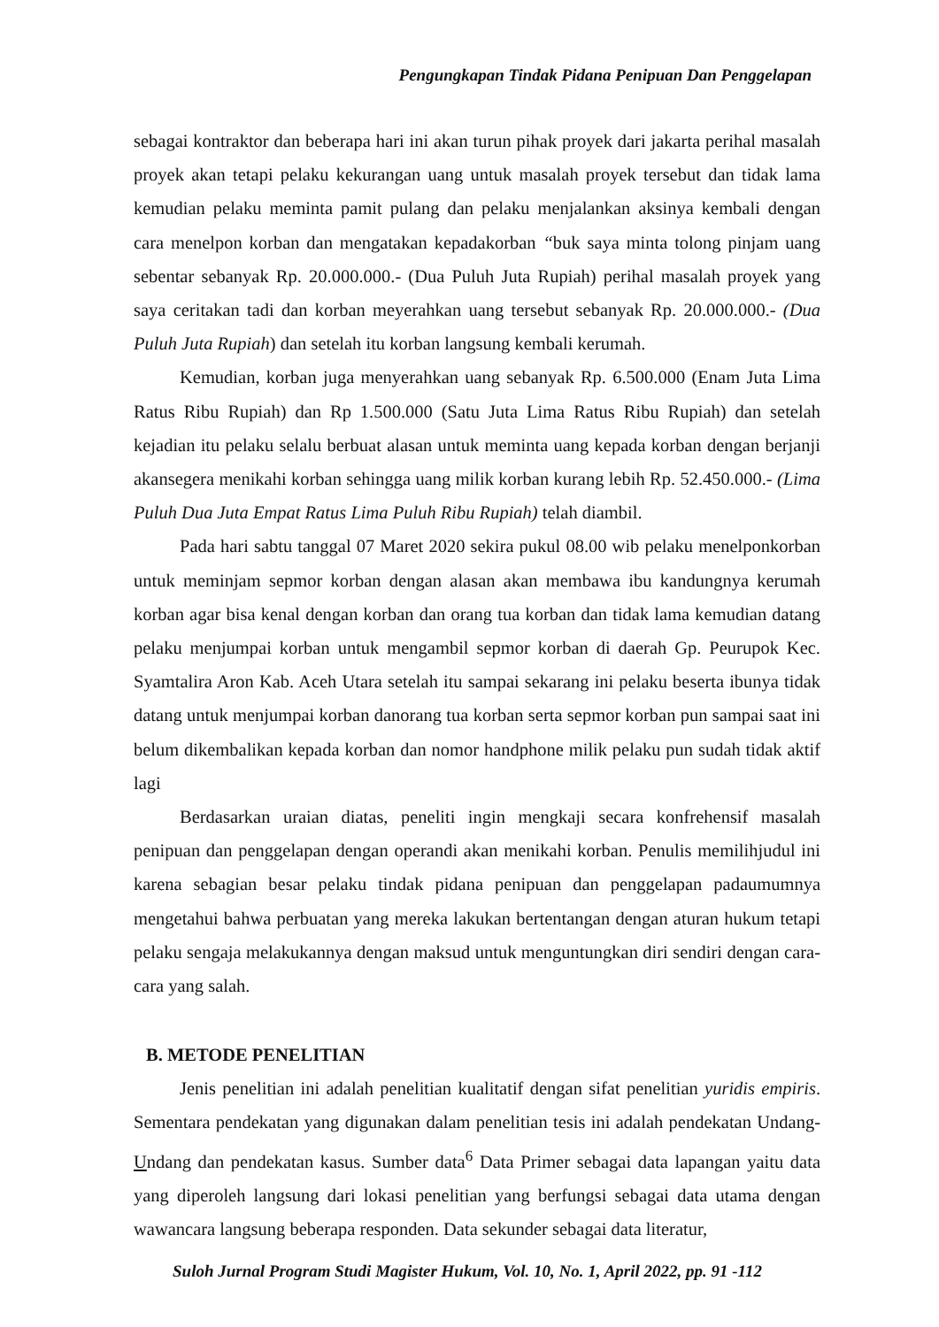Pengungkapan Tindak Pidana Penipuan Dan Penggelapan
sebagai kontraktor dan beberapa hari ini akan turun pihak proyek dari jakarta perihal masalah proyek akan tetapi pelaku kekurangan uang untuk masalah proyek tersebut dan tidak lama kemudian pelaku meminta pamit pulang dan pelaku menjalankan aksinya kembali dengan cara menelpon korban dan mengatakan kepadakorban “buk saya minta tolong pinjam uang sebentar sebanyak Rp. 20.000.000.- (Dua Puluh Juta Rupiah) perihal masalah proyek yang saya ceritakan tadi dan korban meyerahkan uang tersebut sebanyak Rp. 20.000.000.- (Dua Puluh Juta Rupiah) dan setelah itu korban langsung kembali kerumah.
Kemudian, korban juga menyerahkan uang sebanyak Rp. 6.500.000 (Enam Juta Lima Ratus Ribu Rupiah) dan Rp 1.500.000 (Satu Juta Lima Ratus Ribu Rupiah) dan setelah kejadian itu pelaku selalu berbuat alasan untuk meminta uang kepada korban dengan berjanji akansegera menikahi korban sehingga uang milik korban kurang lebih Rp. 52.450.000.- (Lima Puluh Dua Juta Empat Ratus Lima Puluh Ribu Rupiah) telah diambil.
Pada hari sabtu tanggal 07 Maret 2020 sekira pukul 08.00 wib pelaku menelponkorban untuk meminjam sepmor korban dengan alasan akan membawa ibu kandungnya kerumah korban agar bisa kenal dengan korban dan orang tua korban dan tidak lama kemudian datang pelaku menjumpai korban untuk mengambil sepmor korban di daerah Gp. Peurupok Kec. Syamtalira Aron Kab. Aceh Utara setelah itu sampai sekarang ini pelaku beserta ibunya tidak datang untuk menjumpai korban danorang tua korban serta sepmor korban pun sampai saat ini belum dikembalikan kepada korban dan nomor handphone milik pelaku pun sudah tidak aktif lagi
Berdasarkan uraian diatas, peneliti ingin mengkaji secara konfrehensif masalah penipuan dan penggelapan dengan operandi akan menikahi korban. Penulis memilihjudul ini karena sebagian besar pelaku tindak pidana penipuan dan penggelapan padaumumnya mengetahui bahwa perbuatan yang mereka lakukan bertentangan dengan aturan hukum tetapi pelaku sengaja melakukannya dengan maksud untuk menguntungkan diri sendiri dengan cara-cara yang salah.
B. METODE PENELITIAN
Jenis penelitian ini adalah penelitian kualitatif dengan sifat penelitian yuridis empiris. Sementara pendekatan yang digunakan dalam penelitian tesis ini adalah pendekatan Undang-Undang dan pendekatan kasus. Sumber data<sup>6</sup> Data Primer sebagai data lapangan yaitu data yang diperoleh langsung dari lokasi penelitian yang berfungsi sebagai data utama dengan wawancara langsung beberapa responden. Data sekunder sebagai data literatur,
Suloh Jurnal Program Studi Magister Hukum, Vol. 10, No. 1, April 2022, pp. 91 -112